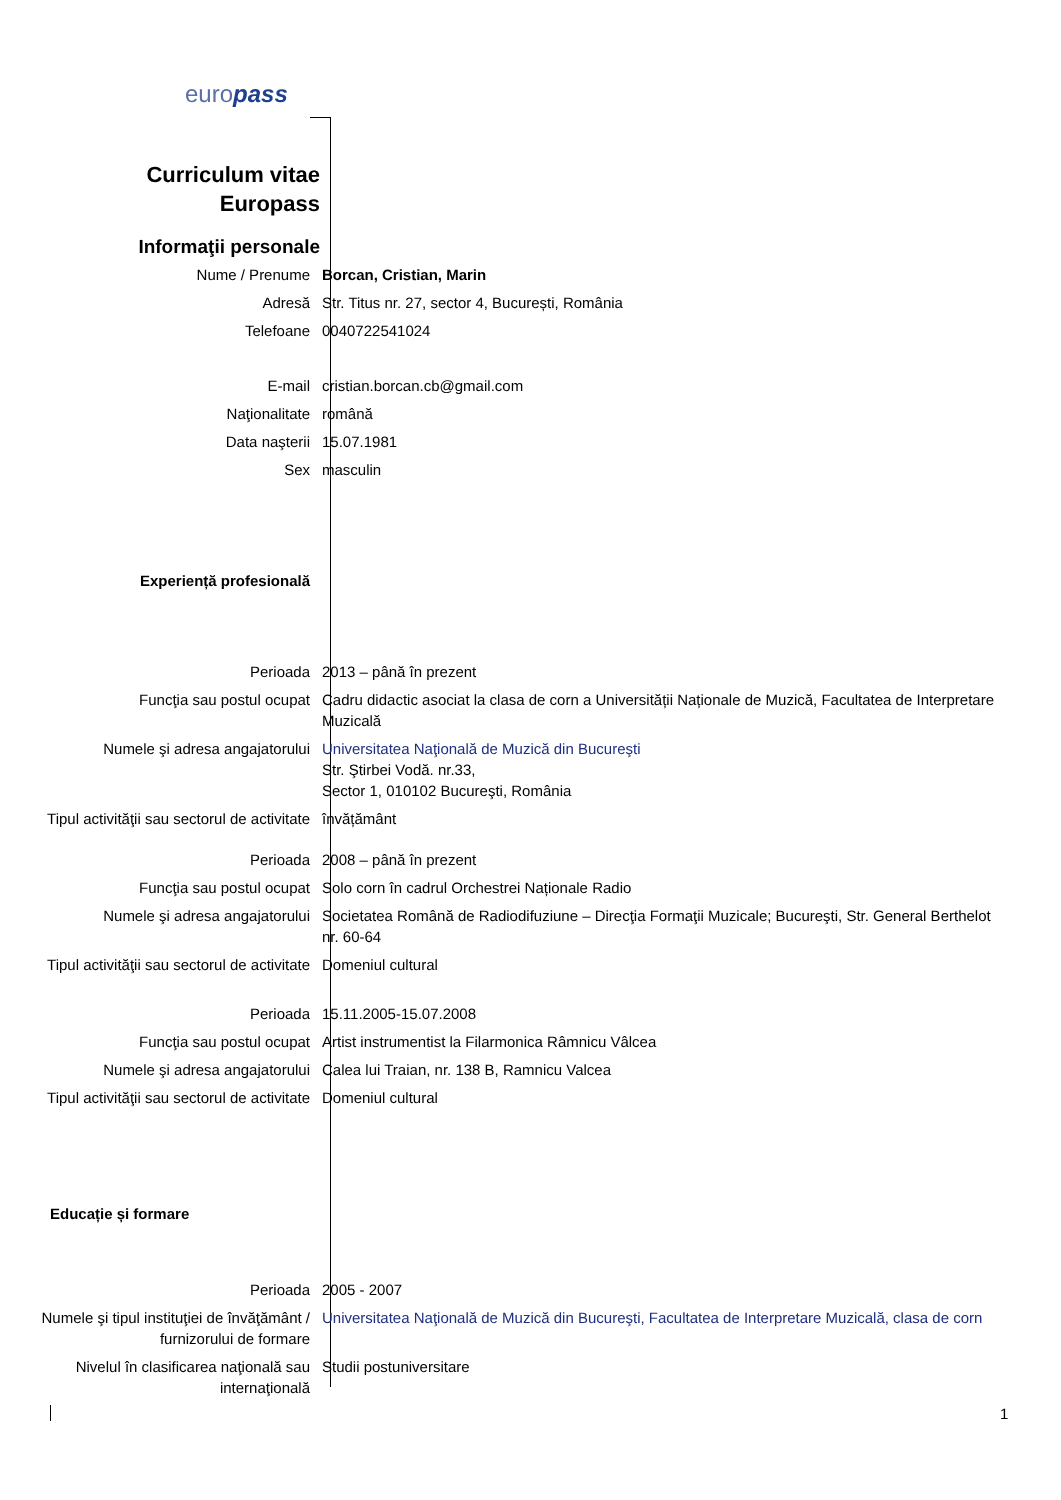europass
Curriculum vitae
Europass
Informaţii personale
Nume / Prenume Borcan, Cristian, Marin
Adresă Str. Titus nr. 27, sector 4, București, România
Telefoane 0040722541024
E-mail cristian.borcan.cb@gmail.com
Naţionalitate română
Data naşterii 15.07.1981
Sex masculin
Experiență profesională
Perioada 2013 – până în prezent
Funcţia sau postul ocupat Cadru didactic asociat la clasa de corn a Universității Naționale de Muzică, Facultatea de Interpretare Muzicală
Numele şi adresa angajatorului Universitatea Naţională de Muzică din Bucureşti
Str. Ştirbei Vodă. nr.33,
Sector 1, 010102 Bucureşti, România
Tipul activităţii sau sectorul de activitate
învățământ
Perioada 2008 – până în prezent
Funcţia sau postul ocupat Solo corn în cadrul Orchestrei Naționale Radio
Numele şi adresa angajatorului Societatea Română de Radiodifuziune – Direcţia Formaţii Muzicale; Bucureşti, Str. General Berthelot nr. 60-64
Tipul activităţii sau sectorul de activitate
Domeniul cultural
Perioada 15.11.2005-15.07.2008
Funcţia sau postul ocupat Artist instrumentist la Filarmonica Râmnicu Vâlcea
Numele şi adresa angajatorului Calea lui Traian, nr. 138 B, Ramnicu Valcea
Tipul activităţii sau sectorul de activitate
Domeniul cultural
Educație și formare
Perioada 2005 - 2007
Numele şi tipul instituţiei de învăţământ / furnizorului de formare
Universitatea Naţională de Muzică din Bucureşti, Facultatea de Interpretare Muzicală, clasa de corn
Nivelul în clasificarea naţională sau internaţională
Studii postuniversitare
1